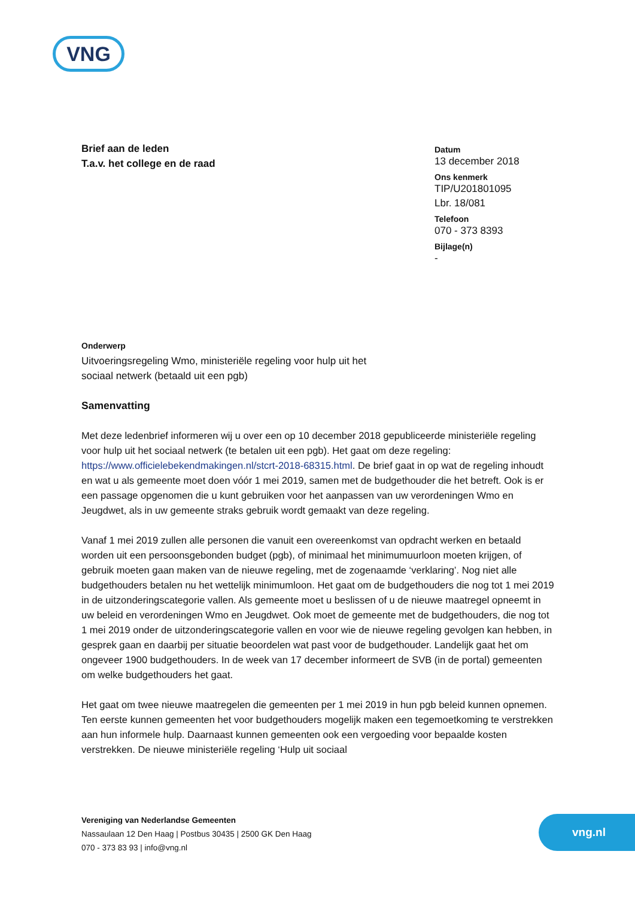VNG
Brief aan de leden
T.a.v. het college en de raad
Datum
13 december 2018
Ons kenmerk
TIP/U201801095
Lbr. 18/081
Telefoon
070 - 373 8393
Bijlage(n)
-
Onderwerp
Uitvoeringsregeling Wmo, ministeriële regeling voor hulp uit het
sociaal netwerk (betaald uit een pgb)
Samenvatting
Met deze ledenbrief informeren wij u over een op 10 december 2018 gepubliceerde ministeriële regeling voor hulp uit het sociaal netwerk (te betalen uit een pgb). Het gaat om deze regeling: https://www.officielebekendmakingen.nl/stcrt-2018-68315.html. De brief gaat in op wat de regeling inhoudt en wat u als gemeente moet doen vóór 1 mei 2019, samen met de budgethouder die het betreft. Ook is er een passage opgenomen die u kunt gebruiken voor het aanpassen van uw verordeningen Wmo en Jeugdwet, als in uw gemeente straks gebruik wordt gemaakt van deze regeling.
Vanaf 1 mei 2019 zullen alle personen die vanuit een overeenkomst van opdracht werken en betaald worden uit een persoonsgebonden budget (pgb), of minimaal het minimumuurloon moeten krijgen, of gebruik moeten gaan maken van de nieuwe regeling, met de zogenaamde ‘verklaring’. Nog niet alle budgethouders betalen nu het wettelijk minimumloon. Het gaat om de budgethouders die nog tot 1 mei 2019 in de uitzonderingscategorie vallen. Als gemeente moet u beslissen of u de nieuwe maatregel opneemt in uw beleid en verordeningen Wmo en Jeugdwet. Ook moet de gemeente met de budgethouders, die nog tot 1 mei 2019 onder de uitzonderingscategorie vallen en voor wie de nieuwe regeling gevolgen kan hebben, in gesprek gaan en daarbij per situatie beoordelen wat past voor de budgethouder. Landelijk gaat het om ongeveer 1900 budgethouders. In de week van 17 december informeert de SVB (in de portal) gemeenten om welke budgethouders het gaat.
Het gaat om twee nieuwe maatregelen die gemeenten per 1 mei 2019 in hun pgb beleid kunnen opnemen. Ten eerste kunnen gemeenten het voor budgethouders mogelijk maken een tegemoetkoming te verstrekken aan hun informele hulp. Daarnaast kunnen gemeenten ook een vergoeding voor bepaalde kosten verstrekken. De nieuwe ministeriële regeling ‘Hulp uit sociaal
Vereniging van Nederlandse Gemeenten
Nassaulaan 12 Den Haag | Postbus 30435 | 2500 GK Den Haag
070 - 373 83 93 | info@vng.nl
vng.nl